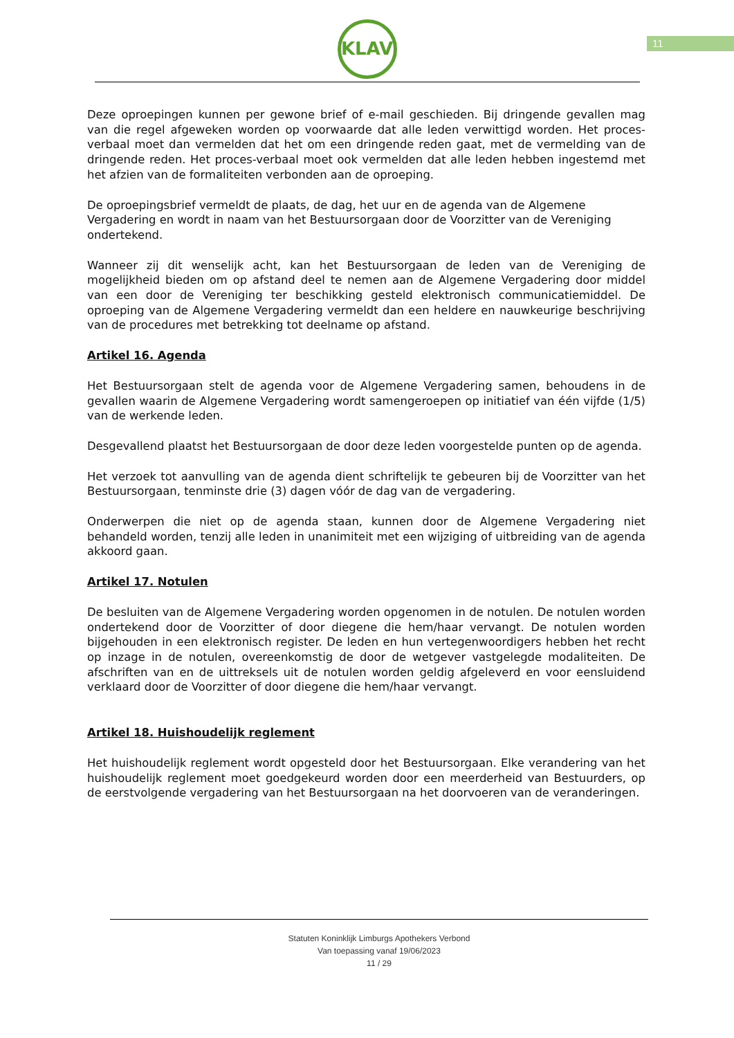11
KLAV
Deze oproepingen kunnen per gewone brief of e-mail geschieden. Bij dringende gevallen mag van die regel afgeweken worden op voorwaarde dat alle leden verwittigd worden. Het proces-verbaal moet dan vermelden dat het om een dringende reden gaat, met de vermelding van de dringende reden. Het proces-verbaal moet ook vermelden dat alle leden hebben ingestemd met het afzien van de formaliteiten verbonden aan de oproeping.
De oproepingsbrief vermeldt de plaats, de dag, het uur en de agenda van de Algemene Vergadering en wordt in naam van het Bestuursorgaan door de Voorzitter van de Vereniging ondertekend.
Wanneer zij dit wenselijk acht, kan het Bestuursorgaan de leden van de Vereniging de mogelijkheid bieden om op afstand deel te nemen aan de Algemene Vergadering door middel van een door de Vereniging ter beschikking gesteld elektronisch communicatiemiddel. De oproeping van de Algemene Vergadering vermeldt dan een heldere en nauwkeurige beschrijving van de procedures met betrekking tot deelname op afstand.
Artikel 16. Agenda
Het Bestuursorgaan stelt de agenda voor de Algemene Vergadering samen, behoudens in de gevallen waarin de Algemene Vergadering wordt samengeroepen op initiatief van één vijfde (1/5) van de werkende leden.
Desgevallend plaatst het Bestuursorgaan de door deze leden voorgestelde punten op de agenda.
Het verzoek tot aanvulling van de agenda dient schriftelijk te gebeuren bij de Voorzitter van het Bestuursorgaan, tenminste drie (3) dagen vóór de dag van de vergadering.
Onderwerpen die niet op de agenda staan, kunnen door de Algemene Vergadering niet behandeld worden, tenzij alle leden in unanimiteit met een wijziging of uitbreiding van de agenda akkoord gaan.
Artikel 17. Notulen
De besluiten van de Algemene Vergadering worden opgenomen in de notulen. De notulen worden ondertekend door de Voorzitter of door diegene die hem/haar vervangt. De notulen worden bijgehouden in een elektronisch register. De leden en hun vertegenwoordigers hebben het recht op inzage in de notulen, overeenkomstig de door de wetgever vastgelegde modaliteiten. De afschriften van en de uittreksels uit de notulen worden geldig afgeleverd en voor eensluidend verklaard door de Voorzitter of door diegene die hem/haar vervangt.
Artikel 18. Huishoudelijk reglement
Het huishoudelijk reglement wordt opgesteld door het Bestuursorgaan. Elke verandering van het huishoudelijk reglement moet goedgekeurd worden door een meerderheid van Bestuurders, op de eerstvolgende vergadering van het Bestuursorgaan na het doorvoeren van de veranderingen.
Statuten Koninklijk Limburgs Apothekers Verbond
Van toepassing vanaf 19/06/2023
11 / 29